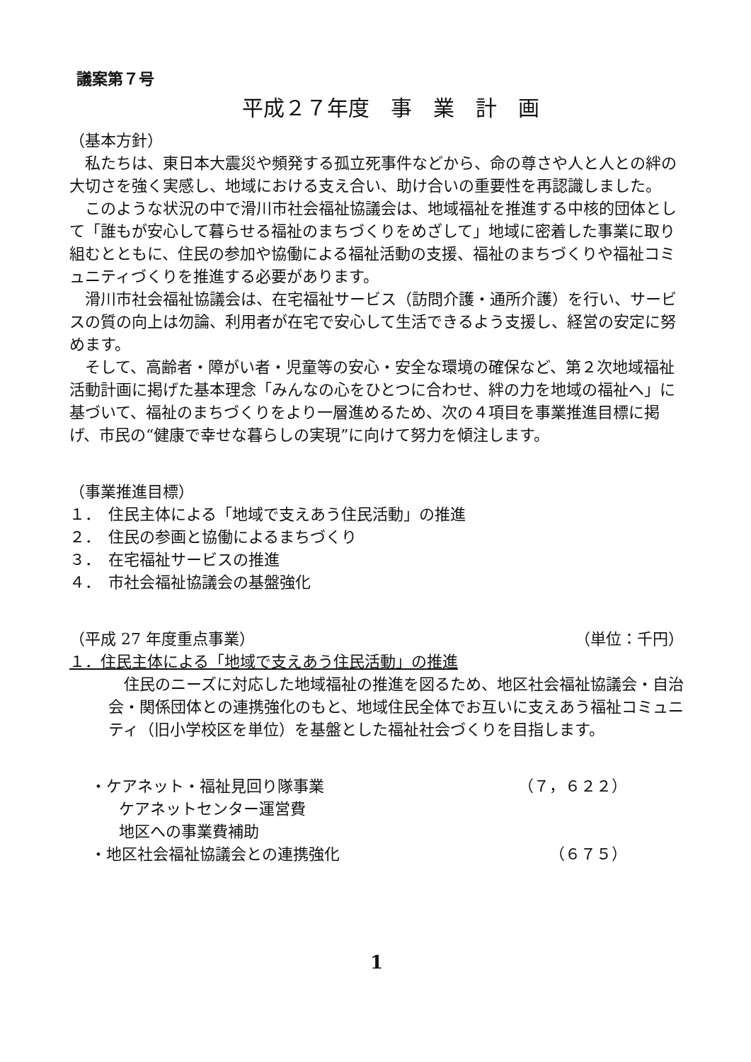議案第７号
平成２７年度　事　業　計　画
（基本方針）
私たちは、東日本大震災や頻発する孤立死事件などから、命の尊さや人と人との絆の大切さを強く実感し、地域における支え合い、助け合いの重要性を再認識しました。
このような状況の中で滑川市社会福祉協議会は、地域福祉を推進する中核的団体として「誰もが安心して暮らせる福祉のまちづくりをめざして」地域に密着した事業に取り組むとともに、住民の参加や協働による福祉活動の支援、福祉のまちづくりや福祉コミュニティづくりを推進する必要があります。
滑川市社会福祉協議会は、在宅福祉サービス（訪問介護・通所介護）を行い、サービスの質の向上は勿論、利用者が在宅で安心して生活できるよう支援し、経営の安定に努めます。
そして、高齢者・障がい者・児童等の安心・安全な環境の確保など、第２次地域福祉活動計画に掲げた基本理念「みんなの心をひとつに合わせ、絆の力を地域の福祉へ」に基づいて、福祉のまちづくりをより一層進めるため、次の４項目を事業推進目標に掲げ、市民の“健康で幸せな暮らしの実現”に向けて努力を傾注します。
（事業推進目標）
１．　住民主体による「地域で支えあう住民活動」の推進
２．　住民の参画と協働によるまちづくり
３．　在宅福祉サービスの推進
４．　市社会福祉協議会の基盤強化
（平成 27 年度重点事業） （単位：千円）
１．住民主体による「地域で支えあう住民活動」の推進
住民のニーズに対応した地域福祉の推進を図るため、地区社会福祉協議会・自治会・関係団体との連携強化のもと、地域住民全体でお互いに支えあう福祉コミュニティ（旧小学校区を単位）を基盤とした福祉社会づくりを目指します。
・ケアネット・福祉見回り隊事業 （７，６２２）
ケアネットセンター運営費
地区への事業費補助
・地区社会福祉協議会との連携強化 （６７５）
1